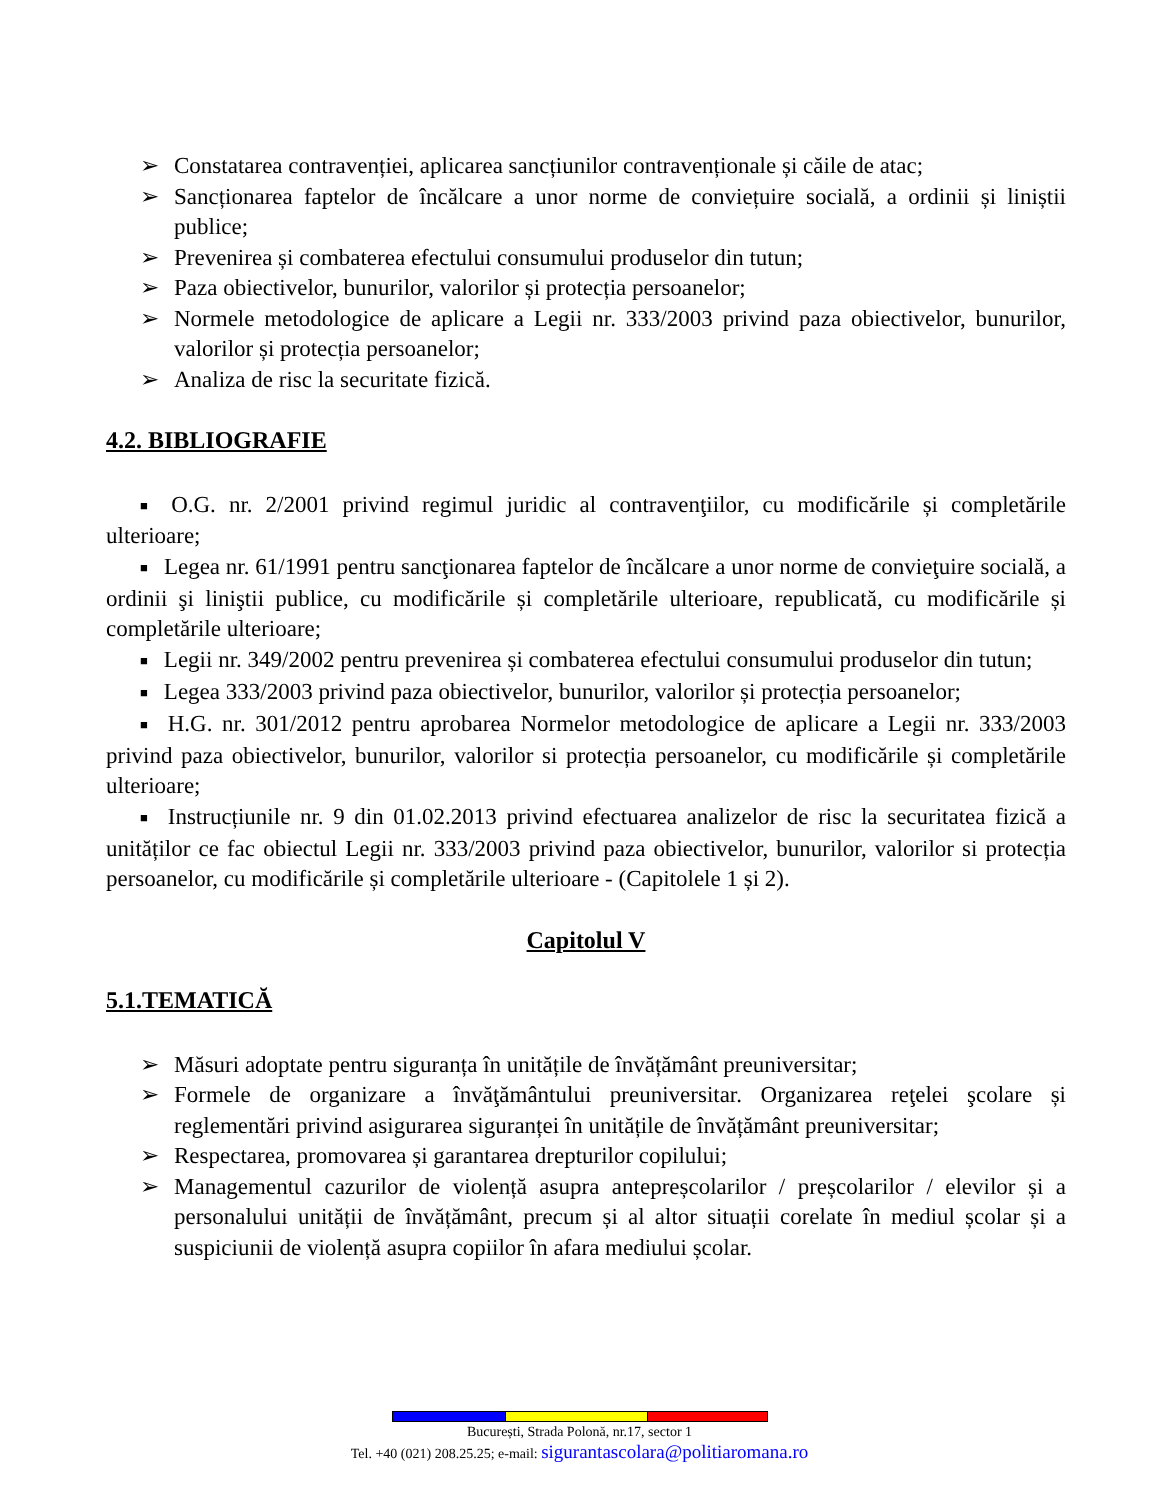➢ Constatarea contravenției, aplicarea sancțiunilor contravenționale și căile de atac;
➢ Sancționarea faptelor de încălcare a unor norme de conviețuire socială, a ordinii și liniștii publice;
➢ Prevenirea și combaterea efectului consumului produselor din tutun;
➢ Paza obiectivelor, bunurilor, valorilor și protecția persoanelor;
➢ Normele metodologice de aplicare a Legii nr. 333/2003 privind paza obiectivelor, bunurilor, valorilor și protecția persoanelor;
➢ Analiza de risc la securitate fizică.
4.2. BIBLIOGRAFIE
■ O.G. nr. 2/2001 privind regimul juridic al contravenţiilor, cu modificările și completările ulterioare;
■ Legea nr. 61/1991 pentru sancţionarea faptelor de încălcare a unor norme de convieţuire socială, a ordinii şi liniştii publice, cu modificările și completările ulterioare, republicată, cu modificările și completările ulterioare;
■ Legii nr. 349/2002 pentru prevenirea și combaterea efectului consumului produselor din tutun;
■ Legea 333/2003 privind paza obiectivelor, bunurilor, valorilor și protecția persoanelor;
■ H.G. nr. 301/2012 pentru aprobarea Normelor metodologice de aplicare a Legii nr. 333/2003 privind paza obiectivelor, bunurilor, valorilor si protecția persoanelor, cu modificările și completările ulterioare;
■ Instrucțiunile nr. 9 din 01.02.2013 privind efectuarea analizelor de risc la securitatea fizică a unităților ce fac obiectul Legii nr. 333/2003 privind paza obiectivelor, bunurilor, valorilor si protecția persoanelor, cu modificările și completările ulterioare - (Capitolele 1 și 2).
Capitolul V
5.1.TEMATICĂ
➢ Măsuri adoptate pentru siguranța în unitățile de învățământ preuniversitar;
➢ Formele de organizare a învăţământului preuniversitar. Organizarea reţelei şcolare și reglementări privind asigurarea siguranței în unitățile de învățământ preuniversitar;
➢ Respectarea, promovarea și garantarea drepturilor copilului;
➢ Managementul cazurilor de violență asupra antepreșcolarilor / preșcolarilor / elevilor și a personalului unității de învățământ, precum și al altor situații corelate în mediul școlar și a suspiciunii de violență asupra copiilor în afara mediului școlar.
București, Strada Polonă, nr.17, sector 1
Tel. +40 (021) 208.25.25; e-mail: sigurantascolara@politiaromana.ro